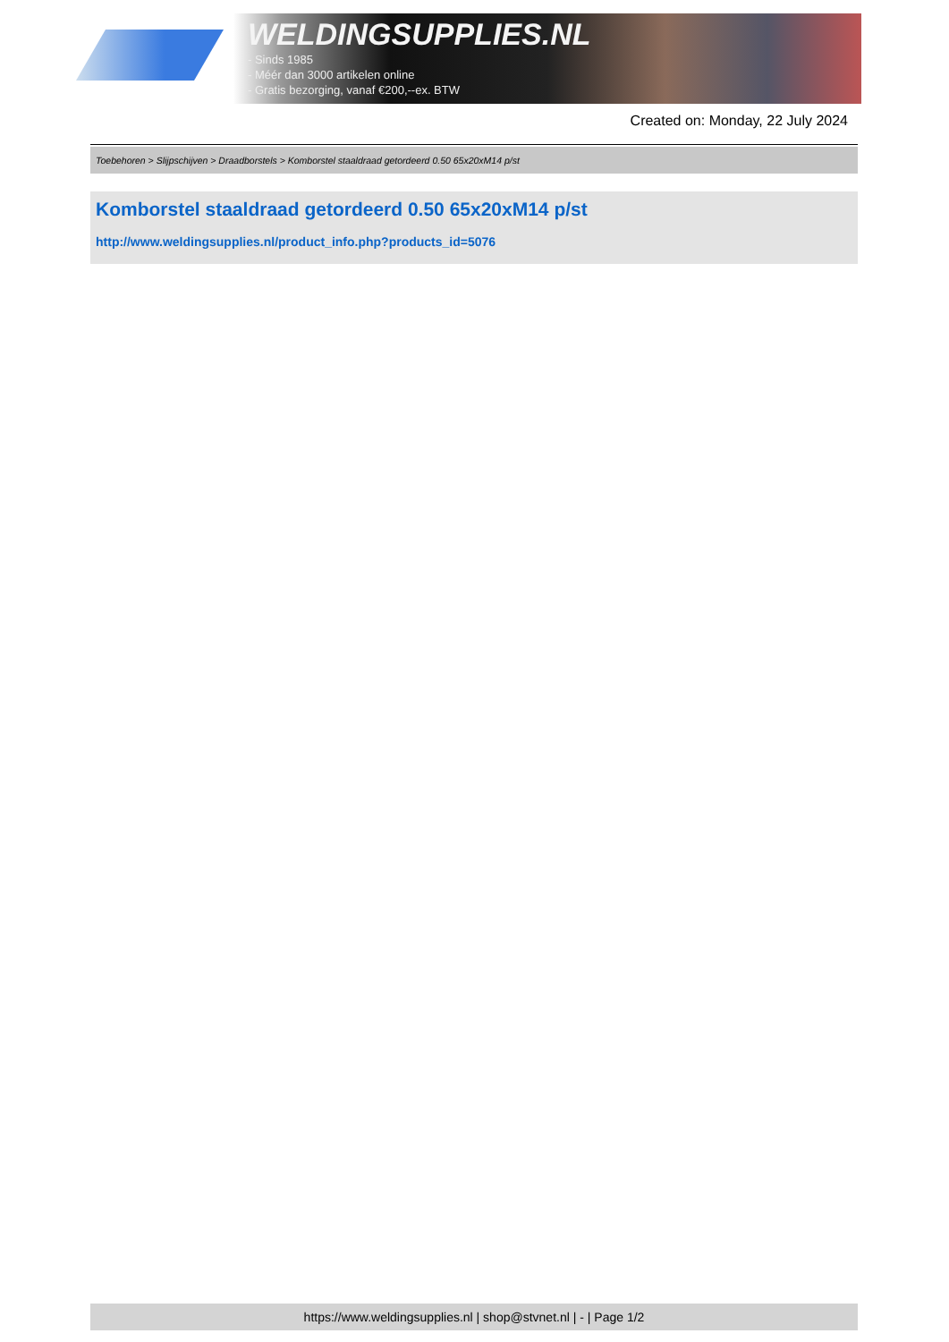WELDINGSUPPLIES.NL
- Sinds 1985
- Méér dan 3000 artikelen online
- Gratis bezorging, vanaf €200,--ex. BTW
Created on: Monday, 22 July 2024
Toebehoren > Slijpschijven > Draadborstels > Komborstel staaldraad getordeerd 0.50 65x20xM14 p/st
Komborstel staaldraad getordeerd 0.50 65x20xM14 p/st
http://www.weldingsupplies.nl/product_info.php?products_id=5076
https://www.weldingsupplies.nl | shop@stvnet.nl | - | Page 1/2